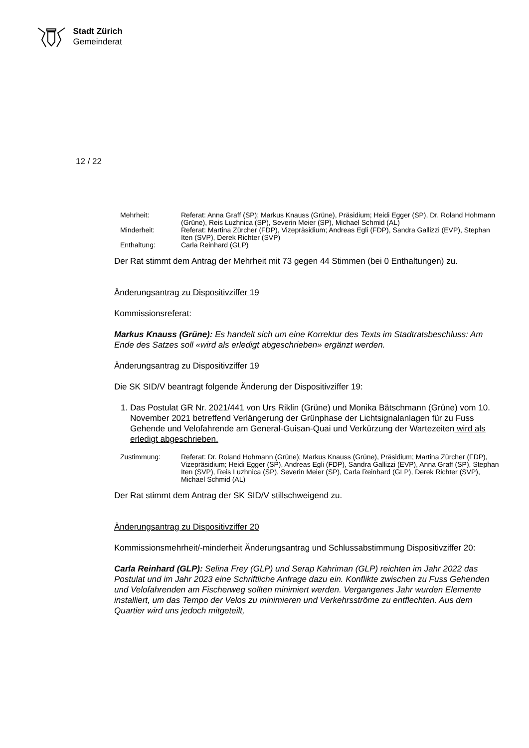Stadt Zürich
Gemeinderat
12 / 22
| Mehrheit: | Referat: Anna Graff (SP); Markus Knauss (Grüne), Präsidium; Heidi Egger (SP), Dr. Roland Hohmann (Grüne), Reis Luzhnica (SP), Severin Meier (SP), Michael Schmid (AL) |
| Minderheit: | Referat: Martina Zürcher (FDP), Vizepräsidium; Andreas Egli (FDP), Sandra Gallizzi (EVP), Stephan Iten (SVP), Derek Richter (SVP) |
| Enthaltung: | Carla Reinhard (GLP) |
Der Rat stimmt dem Antrag der Mehrheit mit 73 gegen 44 Stimmen (bei 0 Enthaltungen) zu.
Änderungsantrag zu Dispositivziffer 19
Kommissionsreferat:
Markus Knauss (Grüne): Es handelt sich um eine Korrektur des Texts im Stadtratsbeschluss: Am Ende des Satzes soll «wird als erledigt abgeschrieben» ergänzt werden.
Änderungsantrag zu Dispositivziffer 19
Die SK SID/V beantragt folgende Änderung der Dispositivziffer 19:
1. Das Postulat GR Nr. 2021/441 von Urs Riklin (Grüne) und Monika Bätschmann (Grüne) vom 10. November 2021 betreffend Verlängerung der Grünphase der Lichtsignalanlagen für zu Fuss Gehende und Velofahrende am General-Guisan-Quai und Verkürzung der Wartezeiten wird als erledigt abgeschrieben.
| Zustimmung: | Referat: Dr. Roland Hohmann (Grüne); Markus Knauss (Grüne), Präsidium; Martina Zürcher (FDP), Vizepräsidium; Heidi Egger (SP), Andreas Egli (FDP), Sandra Gallizzi (EVP), Anna Graff (SP), Stephan Iten (SVP), Reis Luzhnica (SP), Severin Meier (SP), Carla Reinhard (GLP), Derek Richter (SVP), Michael Schmid (AL) |
Der Rat stimmt dem Antrag der SK SID/V stillschweigend zu.
Änderungsantrag zu Dispositivziffer 20
Kommissionsmehrheit/-minderheit Änderungsantrag und Schlussabstimmung Dispositivziffer 20:
Carla Reinhard (GLP): Selina Frey (GLP) und Serap Kahriman (GLP) reichten im Jahr 2022 das Postulat und im Jahr 2023 eine Schriftliche Anfrage dazu ein. Konflikte zwischen zu Fuss Gehenden und Velofahrenden am Fischerweg sollten minimiert werden. Vergangenes Jahr wurden Elemente installiert, um das Tempo der Velos zu minimieren und Verkehrsströme zu entflechten. Aus dem Quartier wird uns jedoch mitgeteilt,